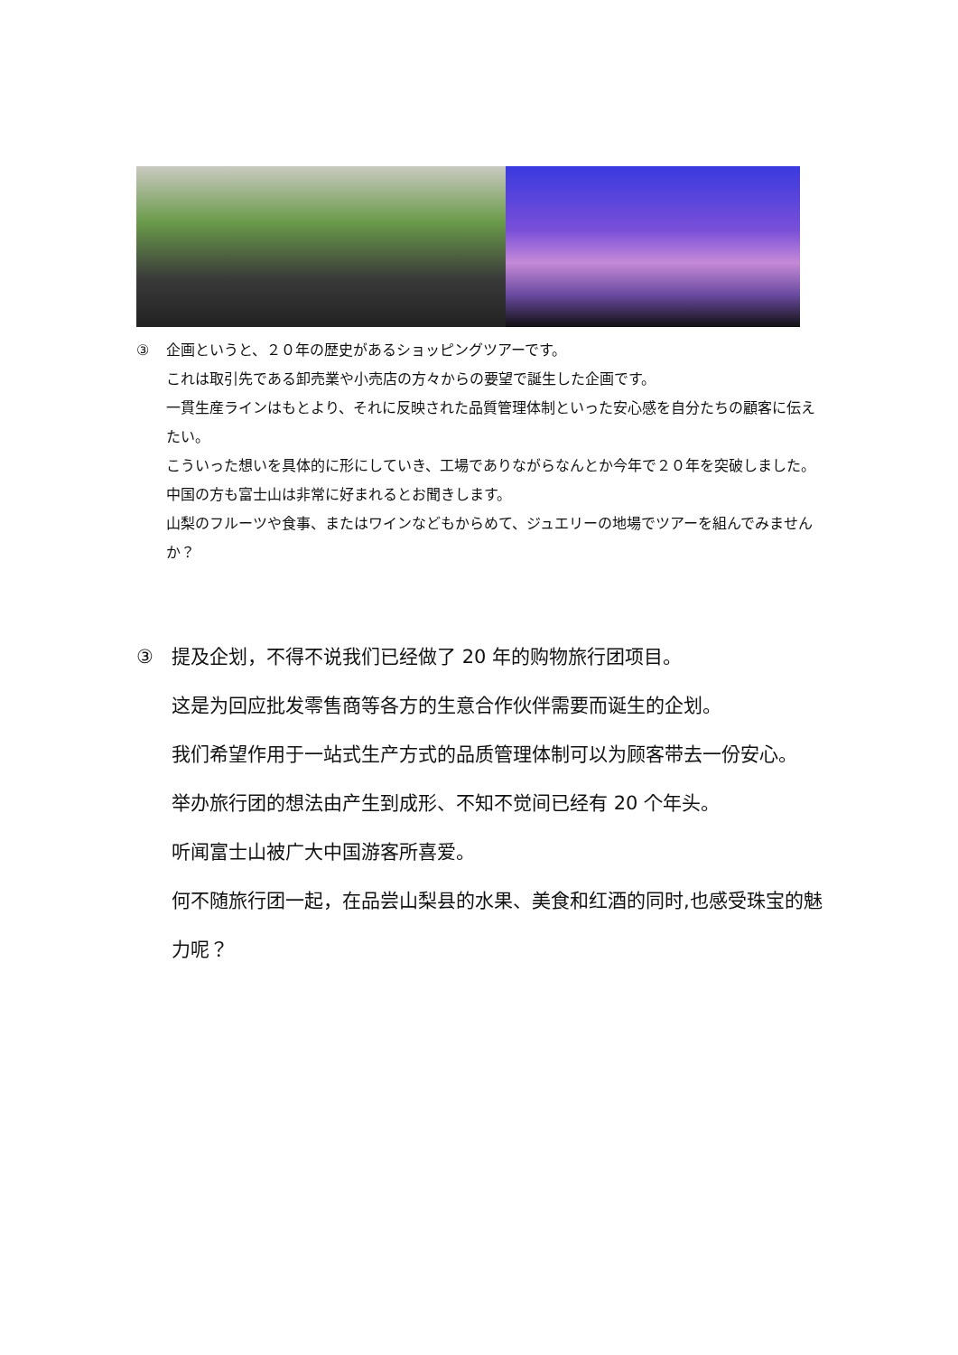③ 企画というと、２０年の歴史があるショッピングツアーです。
これは取引先である卸売業や小売店の方々からの要望で誕生した企画です。
一貫生産ラインはもとより、それに反映された品質管理体制といった安心感を自分たちの顧客に伝えたい。
こういった想いを具体的に形にしていき、工場でありながらなんとか今年で２０年を突破しました。
中国の方も富士山は非常に好まれるとお聞きします。
山梨のフルーツや食事、またはワインなどもからめて、ジュエリーの地場でツアーを組んでみませんか？
③ 提及企划，不得不说我们已经做了 20 年的购物旅行团项目。
这是为回应批发零售商等各方的生意合作伙伴需要而诞生的企划。
我们希望作用于一站式生产方式的品质管理体制可以为顾客带去一份安心。
举办旅行团的想法由产生到成形、不知不觉间已经有 20 个年头。
听闻富士山被广大中国游客所喜爱。
何不随旅行团一起，在品尝山梨县的水果、美食和红酒的同时,也感受珠宝的魅力呢？